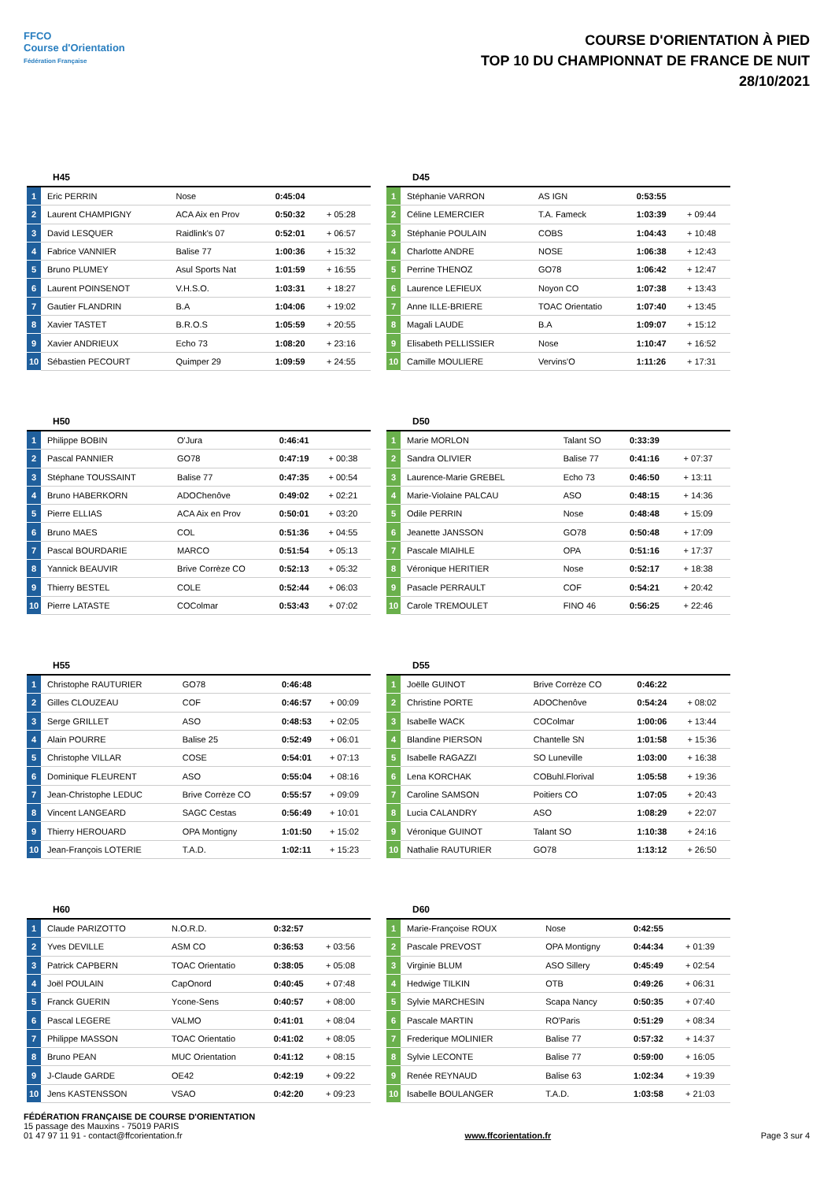FFCO
Course d'Orientation
Fédération Française
COURSE D'ORIENTATION À PIED
TOP 10 DU CHAMPIONNAT DE FRANCE DE NUIT
28/10/2021
H45
| 1 | Eric PERRIN | Nose | 0:45:04 | |
| 2 | Laurent CHAMPIGNY | ACA Aix en Prov | 0:50:32 | + 05:28 |
| 3 | David LESQUER | Raidlink's 07 | 0:52:01 | + 06:57 |
| 4 | Fabrice VANNIER | Balise 77 | 1:00:36 | + 15:32 |
| 5 | Bruno PLUMEY | Asul Sports Nat | 1:01:59 | + 16:55 |
| 6 | Laurent POINSENOT | V.H.S.O. | 1:03:31 | + 18:27 |
| 7 | Gautier FLANDRIN | B.A | 1:04:06 | + 19:02 |
| 8 | Xavier TASTET | B.R.O.S | 1:05:59 | + 20:55 |
| 9 | Xavier ANDRIEUX | Echo 73 | 1:08:20 | + 23:16 |
| 10 | Sébastien PECOURT | Quimper 29 | 1:09:59 | + 24:55 |
D45
| 1 | Stéphanie VARRON | AS IGN | 0:53:55 | |
| 2 | Céline LEMERCIER | T.A. Fameck | 1:03:39 | + 09:44 |
| 3 | Stéphanie POULAIN | COBS | 1:04:43 | + 10:48 |
| 4 | Charlotte ANDRE | NOSE | 1:06:38 | + 12:43 |
| 5 | Perrine THENOZ | GO78 | 1:06:42 | + 12:47 |
| 6 | Laurence LEFIEUX | Noyon CO | 1:07:38 | + 13:43 |
| 7 | Anne ILLE-BRIERE | TOAC Orientatio | 1:07:40 | + 13:45 |
| 8 | Magali LAUDE | B.A | 1:09:07 | + 15:12 |
| 9 | Elisabeth PELLISSIER | Nose | 1:10:47 | + 16:52 |
| 10 | Camille MOULIERE | Vervins'O | 1:11:26 | + 17:31 |
H50
| 1 | Philippe BOBIN | O'Jura | 0:46:41 | |
| 2 | Pascal PANNIER | GO78 | 0:47:19 | + 00:38 |
| 3 | Stéphane TOUSSAINT | Balise 77 | 0:47:35 | + 00:54 |
| 4 | Bruno HABERKORN | ADOChenôve | 0:49:02 | + 02:21 |
| 5 | Pierre ELLIAS | ACA Aix en Prov | 0:50:01 | + 03:20 |
| 6 | Bruno MAES | COL | 0:51:36 | + 04:55 |
| 7 | Pascal BOURDARIE | MARCO | 0:51:54 | + 05:13 |
| 8 | Yannick BEAUVIR | Brive Corrèze CO | 0:52:13 | + 05:32 |
| 9 | Thierry BESTEL | COLE | 0:52:44 | + 06:03 |
| 10 | Pierre LATASTE | COColmar | 0:53:43 | + 07:02 |
D50
| 1 | Marie MORLON | Talant SO | 0:33:39 | |
| 2 | Sandra OLIVIER | Balise 77 | 0:41:16 | + 07:37 |
| 3 | Laurence-Marie GREBEL | Echo 73 | 0:46:50 | + 13:11 |
| 4 | Marie-Violaine PALCAU | ASO | 0:48:15 | + 14:36 |
| 5 | Odile PERRIN | Nose | 0:48:48 | + 15:09 |
| 6 | Jeanette JANSSON | GO78 | 0:50:48 | + 17:09 |
| 7 | Pascale MIAIHLE | OPA | 0:51:16 | + 17:37 |
| 8 | Véronique HERITIER | Nose | 0:52:17 | + 18:38 |
| 9 | Pasacle PERRAULT | COF | 0:54:21 | + 20:42 |
| 10 | Carole TREMOULET | FINO 46 | 0:56:25 | + 22:46 |
H55
| 1 | Christophe RAUTURIER | GO78 | 0:46:48 | |
| 2 | Gilles CLOUZEAU | COF | 0:46:57 | + 00:09 |
| 3 | Serge GRILLET | ASO | 0:48:53 | + 02:05 |
| 4 | Alain POURRE | Balise 25 | 0:52:49 | + 06:01 |
| 5 | Christophe VILLAR | COSE | 0:54:01 | + 07:13 |
| 6 | Dominique FLEURENT | ASO | 0:55:04 | + 08:16 |
| 7 | Jean-Christophe LEDUC | Brive Corrèze CO | 0:55:57 | + 09:09 |
| 8 | Vincent LANGEARD | SAGC Cestas | 0:56:49 | + 10:01 |
| 9 | Thierry HEROUARD | OPA Montigny | 1:01:50 | + 15:02 |
| 10 | Jean-François LOTERIE | T.A.D. | 1:02:11 | + 15:23 |
D55
| 1 | Joëlle GUINOT | Brive Corrèze CO | 0:46:22 | |
| 2 | Christine PORTE | ADOChenôve | 0:54:24 | + 08:02 |
| 3 | Isabelle WACK | COColmar | 1:00:06 | + 13:44 |
| 4 | Blandine PIERSON | Chantelle SN | 1:01:58 | + 15:36 |
| 5 | Isabelle RAGAZZI | SO Luneville | 1:03:00 | + 16:38 |
| 6 | Lena KORCHAK | COBuhl.Florival | 1:05:58 | + 19:36 |
| 7 | Caroline SAMSON | Poitiers CO | 1:07:05 | + 20:43 |
| 8 | Lucia CALANDRY | ASO | 1:08:29 | + 22:07 |
| 9 | Véronique GUINOT | Talant SO | 1:10:38 | + 24:16 |
| 10 | Nathalie RAUTURIER | GO78 | 1:13:12 | + 26:50 |
H60
| 1 | Claude PARIZOTTO | N.O.R.D. | 0:32:57 | |
| 2 | Yves DEVILLE | ASM CO | 0:36:53 | + 03:56 |
| 3 | Patrick CAPBERN | TOAC Orientatio | 0:38:05 | + 05:08 |
| 4 | Joël POULAIN | CapOnord | 0:40:45 | + 07:48 |
| 5 | Franck GUERIN | Ycone-Sens | 0:40:57 | + 08:00 |
| 6 | Pascal LEGERE | VALMO | 0:41:01 | + 08:04 |
| 7 | Philippe MASSON | TOAC Orientatio | 0:41:02 | + 08:05 |
| 8 | Bruno PEAN | MUC Orientation | 0:41:12 | + 08:15 |
| 9 | J-Claude GARDE | OE42 | 0:42:19 | + 09:22 |
| 10 | Jens KASTENSSON | VSAO | 0:42:20 | + 09:23 |
D60
| 1 | Marie-Françoise ROUX | Nose | 0:42:55 | |
| 2 | Pascale PREVOST | OPA Montigny | 0:44:34 | + 01:39 |
| 3 | Virginie BLUM | ASO Sillery | 0:45:49 | + 02:54 |
| 4 | Hedwige TILKIN | OTB | 0:49:26 | + 06:31 |
| 5 | Sylvie MARCHESIN | Scapa Nancy | 0:50:35 | + 07:40 |
| 6 | Pascale MARTIN | RO'Paris | 0:51:29 | + 08:34 |
| 7 | Frederique MOLINIER | Balise 77 | 0:57:32 | + 14:37 |
| 8 | Sylvie LECONTE | Balise 77 | 0:59:00 | + 16:05 |
| 9 | Renée REYNAUD | Balise 63 | 1:02:34 | + 19:39 |
| 10 | Isabelle BOULANGER | T.A.D. | 1:03:58 | + 21:03 |
FÉDÉRATION FRANÇAISE DE COURSE D'ORIENTATION
15 passage des Mauxins - 75019 PARIS
01 47 97 11 91 - contact@ffcorientation.fr
www.ffcorientation.fr
Page 3 sur 4